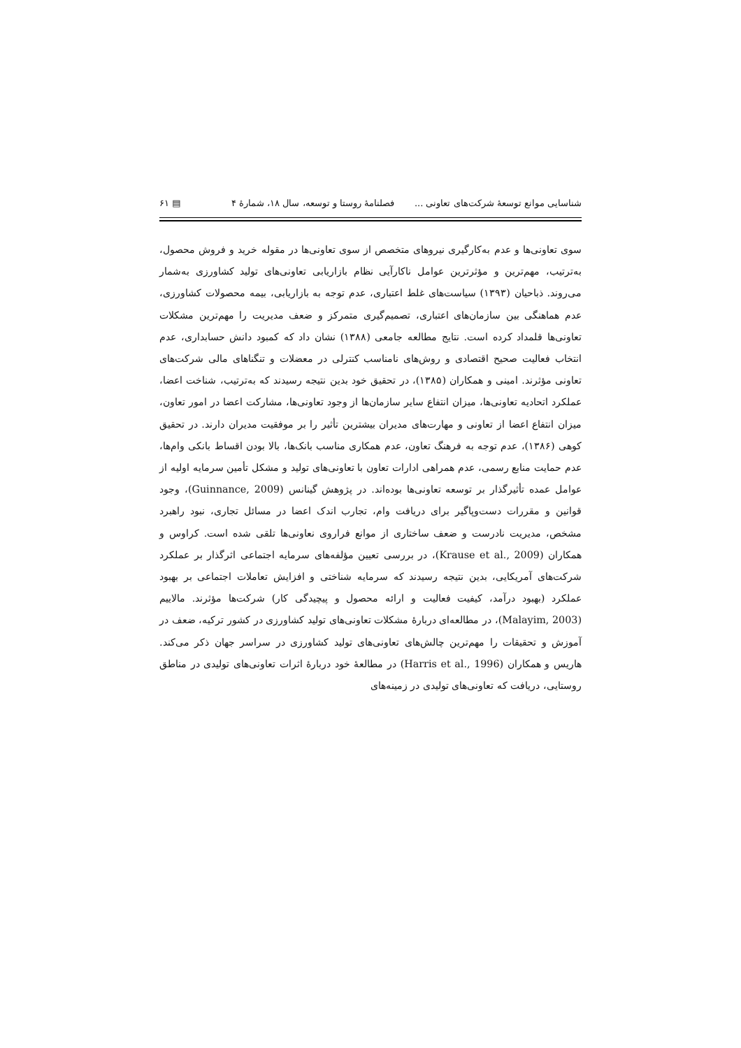شناسایی موانع توسعهٔ شرکت‌های تعاونی ... فصلنامهٔ روستا و توسعه، سال ۱۸، شمارهٔ ۴ ▤ ۶۱
سوی تعاونی‌ها و عدم به‌کارگیری نیروهای متخصص از سوی تعاونی‌ها در مقوله خرید و فروش محصول، به‌ترتیب، مهم‌ترین و مؤثرترین عوامل ناکارآیی نظام بازاریابی تعاونی‌های تولید کشاورزی به‌شمار می‌روند. ذباحیان (۱۳۹۳) سیاست‌های غلط اعتباری، عدم توجه به بازاریابی، بیمه محصولات کشاورزی، عدم هماهنگی بین سازمان‌های اعتباری، تصمیم‌گیری متمرکز و ضعف مدیریت را مهم‌ترین مشکلات تعاونی‌ها قلمداد کرده است. نتایج مطالعه جامعی (۱۳۸۸) نشان داد که کمبود دانش حسابداری، عدم انتخاب فعالیت صحیح اقتصادی و روش‌های نامناسب کنترلی در معضلات و تنگناهای مالی شرکت‌های تعاونی مؤثرند. امینی و همکاران (۱۳۸۵)، در تحقیق خود بدین نتیجه رسیدند که به‌ترتیب، شناخت اعضا، عملکرد اتحادیه تعاونی‌ها، میزان انتفاع سایر سازمان‌ها از وجود تعاونی‌ها، مشارکت اعضا در امور تعاون، میزان انتفاع اعضا از تعاونی و مهارت‌های مدیران بیشترین تأثیر را بر موفقیت مدیران دارند. در تحقیق کوهی (۱۳۸۶)، عدم توجه به فرهنگ تعاون، عدم همکاری مناسب بانک‌ها، بالا بودن اقساط بانکی وام‌ها، عدم حمایت منابع رسمی، عدم همراهی ادارات تعاون با تعاونی‌های تولید و مشکل تأمین سرمایه اولیه از عوامل عمده تأثیرگذار بر توسعه تعاونی‌ها بوده‌اند. در پژوهش گینانس (Guinnance, 2009)، وجود قوانین و مقررات دست‌وپاگیر برای دریافت وام، تجارب اندک اعضا در مسائل تجاری، نبود راهبرد مشخص، مدیریت نادرست و ضعف ساختاری از موانع فراروی نعاونی‌ها تلقی شده است. کراوس و همکاران (Krause et al., 2009)، در بررسی تعیین مؤلفه‌های سرمایه اجتماعی اثرگذار بر عملکرد شرکت‌های آمریکایی، بدین نتیجه رسیدند که سرمایه شناختی و افزایش تعاملات اجتماعی بر بهبود عملکرد (بهبود درآمد، کیفیت فعالیت و ارائه محصول و پیچیدگی کار) شرکت‌ها مؤثرند. مالاییم (Malayim, 2003)، در مطالعه‌ای دربارهٔ مشکلات تعاونی‌های تولید کشاورزی در کشور ترکیه، ضعف در آموزش و تحقیقات را مهم‌ترین چالش‌های تعاونی‌های تولید کشاورزی در سراسر جهان ذکر می‌کند. هاریس و همکاران (Harris et al., 1996) در مطالعهٔ خود دربارهٔ اثرات تعاونی‌های تولیدی در مناطق روستایی، دریافت که تعاونی‌های تولیدی در زمینه‌های